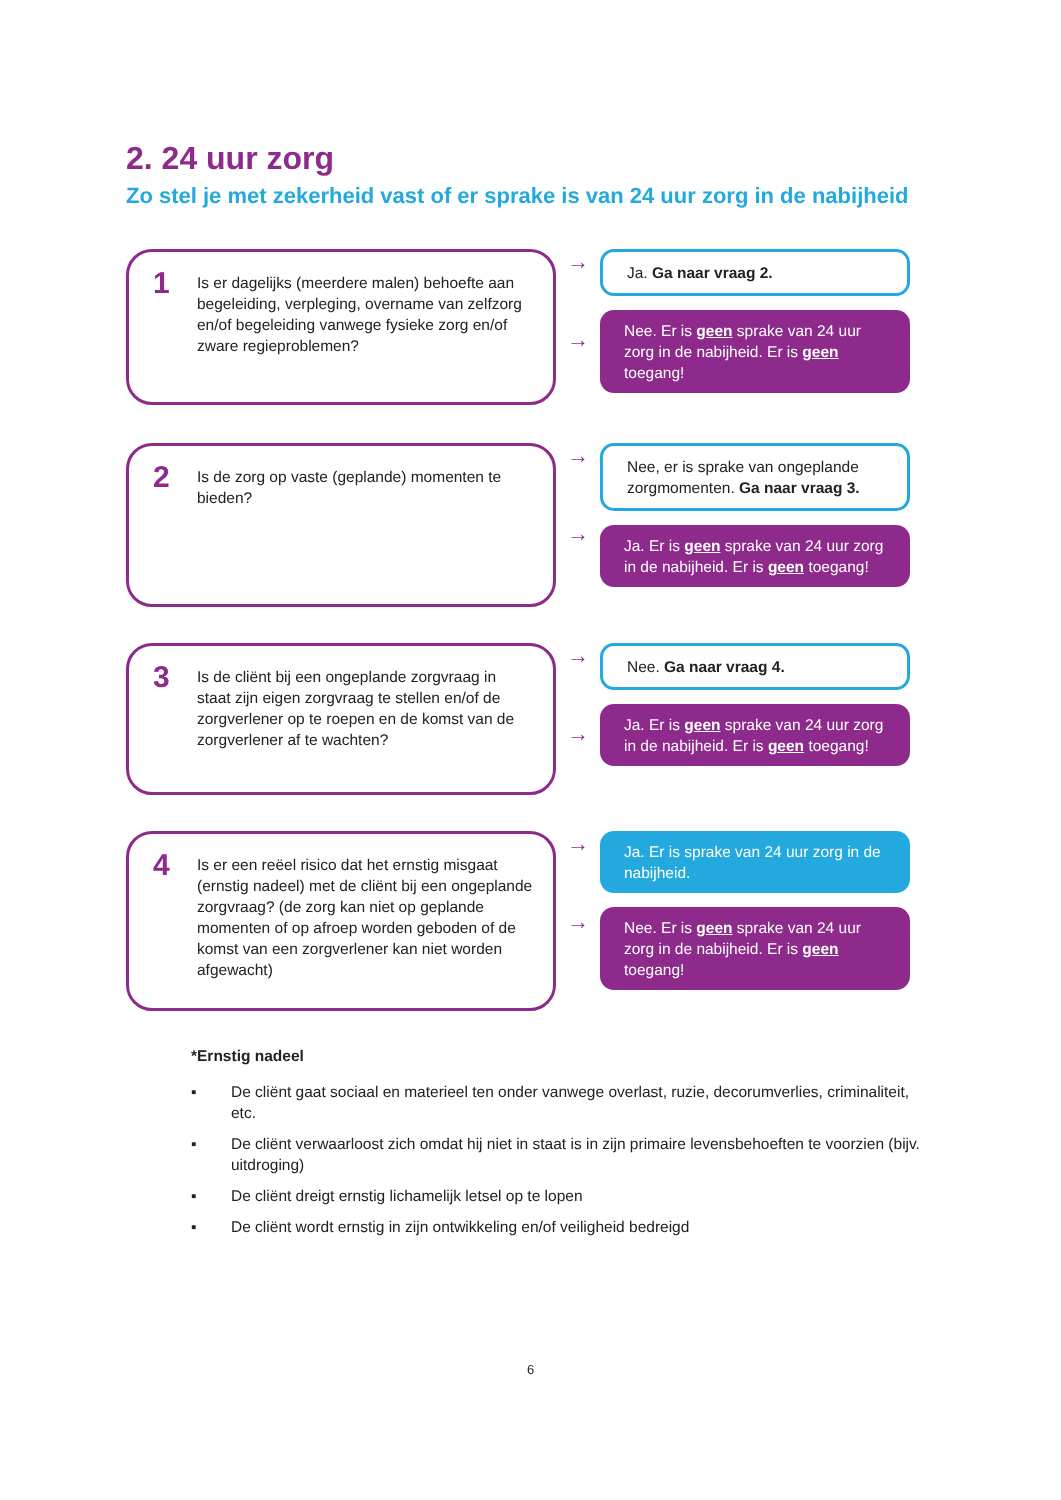2. 24 uur zorg
Zo stel je met zekerheid vast of er sprake is van 24 uur zorg in de nabijheid
1
Is er dagelijks (meerdere malen) behoefte aan begeleiding, verpleging, overname van zelfzorg en/of begeleiding vanwege fysieke zorg en/of zware regieproblemen?
→
→
Ja. Ga naar vraag 2.
Nee. Er is geen sprake van 24 uur zorg in de nabijheid. Er is geen toegang!
2
Is de zorg op vaste (geplande) momenten te bieden?
→
→
Nee, er is sprake van ongeplande zorgmomenten. Ga naar vraag 3.
Ja. Er is geen sprake van 24 uur zorg in de nabijheid. Er is geen toegang!
3
Is de cliënt bij een ongeplande zorgvraag in staat zijn eigen zorgvraag te stellen en/of de zorgverlener op te roepen en de komst van de zorgverlener af te wachten?
→
→
Nee. Ga naar vraag 4.
Ja. Er is geen sprake van 24 uur zorg in de nabijheid. Er is geen toegang!
4
Is er een reëel risico dat het ernstig misgaat (ernstig nadeel) met de cliënt bij een ongeplande zorgvraag? (de zorg kan niet op geplande momenten of op afroep worden geboden of de komst van een zorgverlener kan niet worden afgewacht)
→
→
Ja. Er is sprake van 24 uur zorg in de nabijheid.
Nee. Er is geen sprake van 24 uur zorg in de nabijheid. Er is geen toegang!
*Ernstig nadeel
▪ De cliënt gaat sociaal en materieel ten onder vanwege overlast, ruzie, decorumverlies, criminaliteit, etc.
▪ De cliënt verwaarloost zich omdat hij niet in staat is in zijn primaire levensbehoeften te voorzien (bijv. uitdroging)
▪ De cliënt dreigt ernstig lichamelijk letsel op te lopen
▪ De cliënt wordt ernstig in zijn ontwikkeling en/of veiligheid bedreigd
6